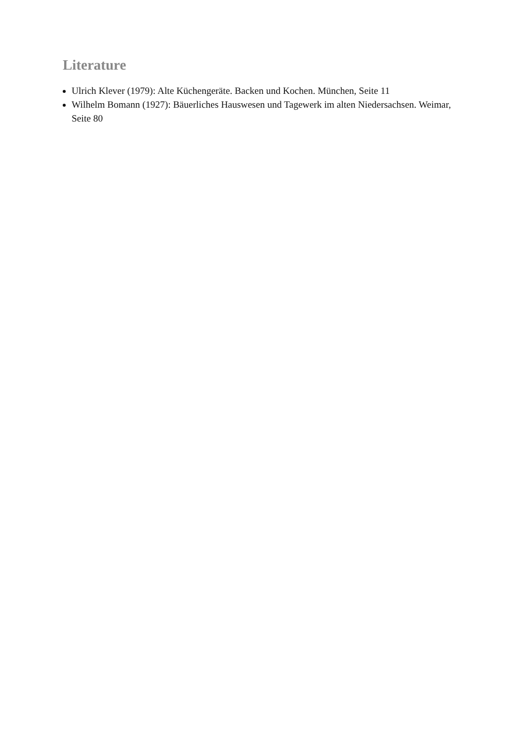Literature
Ulrich Klever (1979): Alte Küchengeräte. Backen und Kochen. München, Seite 11
Wilhelm Bomann (1927): Bäuerliches Hauswesen und Tagewerk im alten Niedersachsen. Weimar, Seite 80